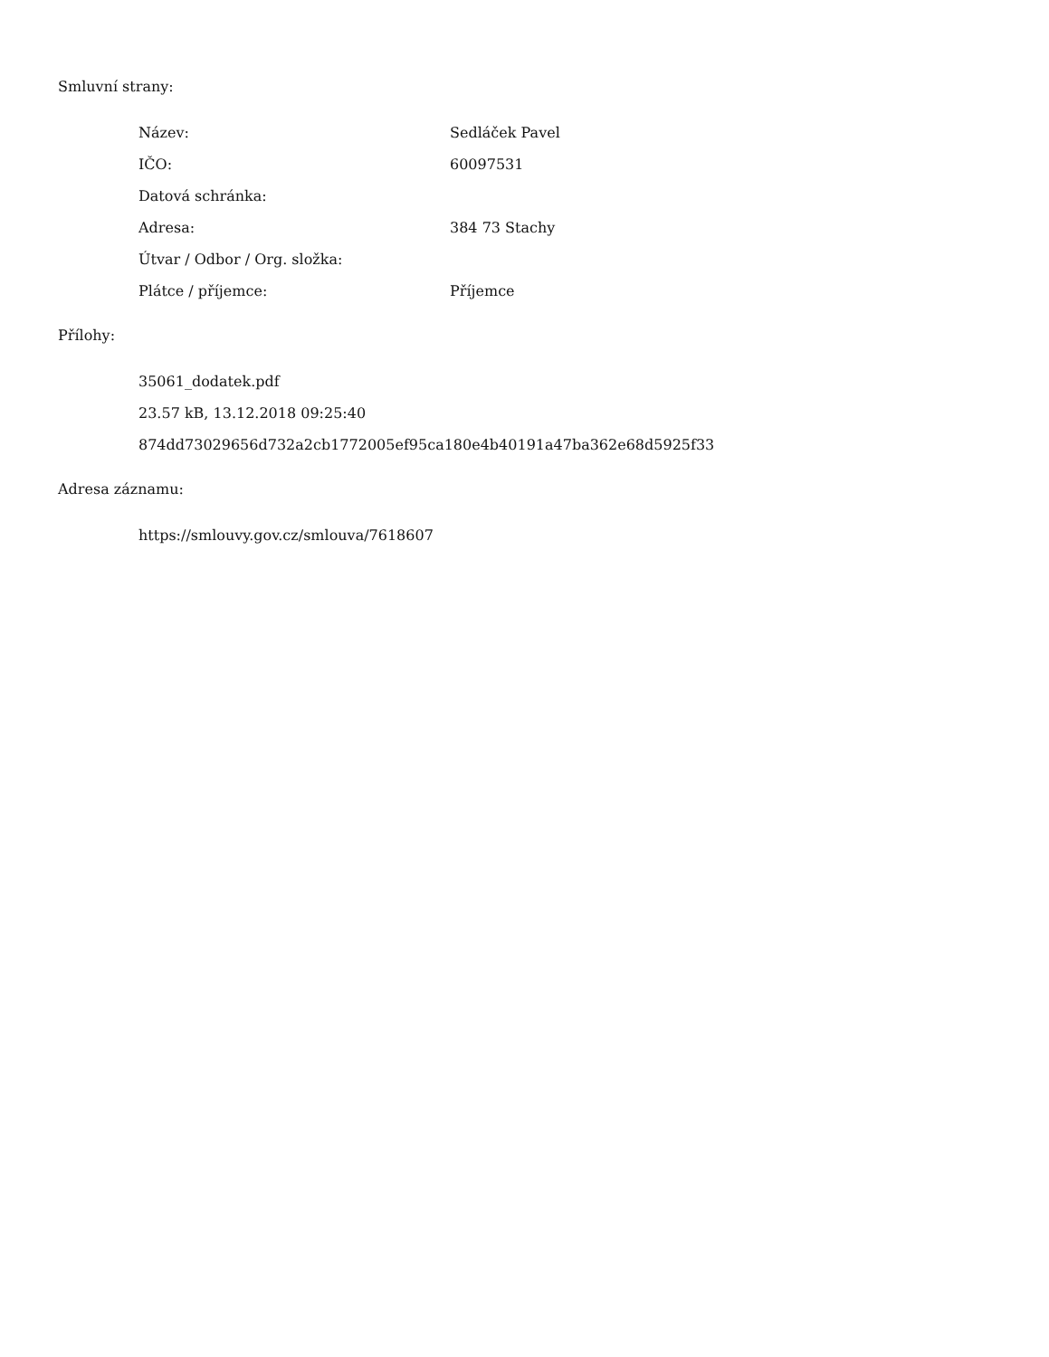Smluvní strany:
| Název: | Sedláček Pavel |
| IČO: | 60097531 |
| Datová schránka: | |
| Adresa: | 384 73 Stachy |
| Útvar / Odbor / Org. složka: | |
| Plátce / příjemce: | Příjemce |
Přílohy:
35061_dodatek.pdf
23.57 kB, 13.12.2018 09:25:40
874dd73029656d732a2cb1772005ef95ca180e4b40191a47ba362e68d5925f33
Adresa záznamu:
https://smlouvy.gov.cz/smlouva/7618607